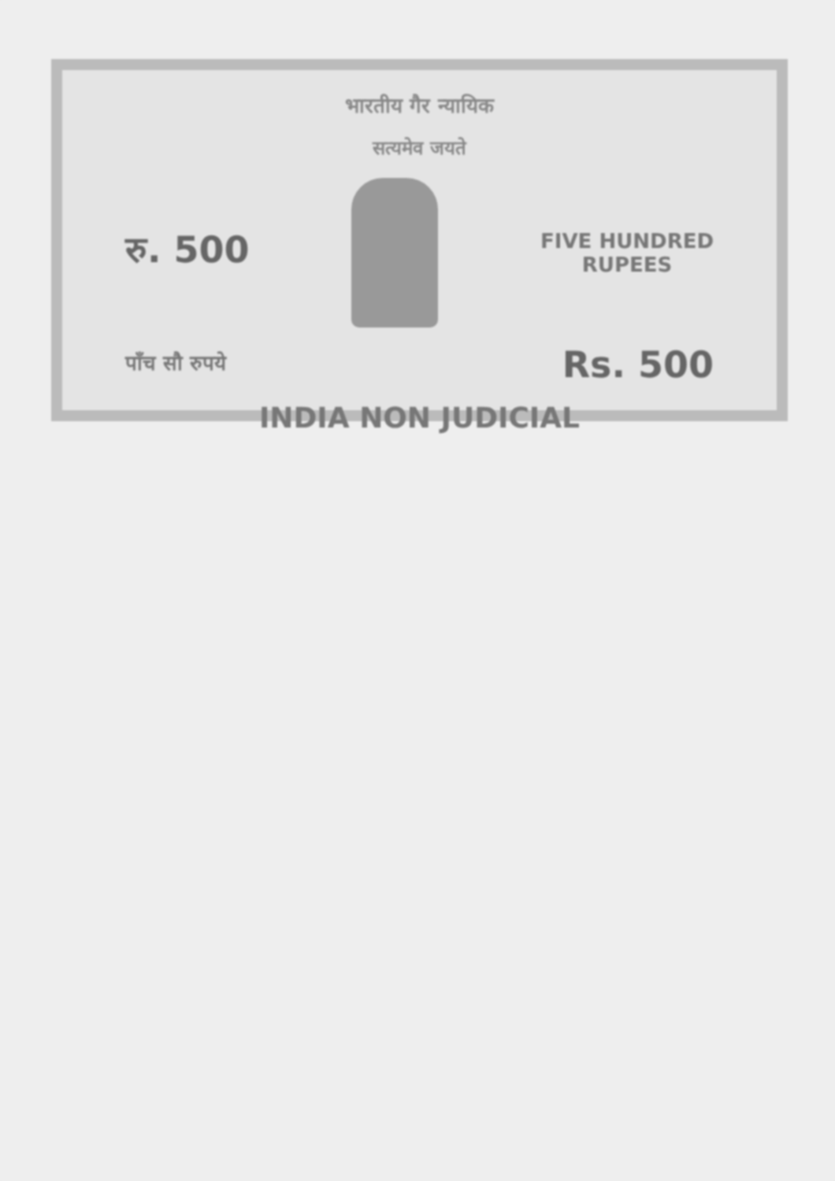भारतीय गैर न्यायिक
सत्यमेव जयते
रु. 500
FIVE HUNDRED
RUPEES
पाँच सौ रुपये Rs. 500
INDIA NON JUDICIAL